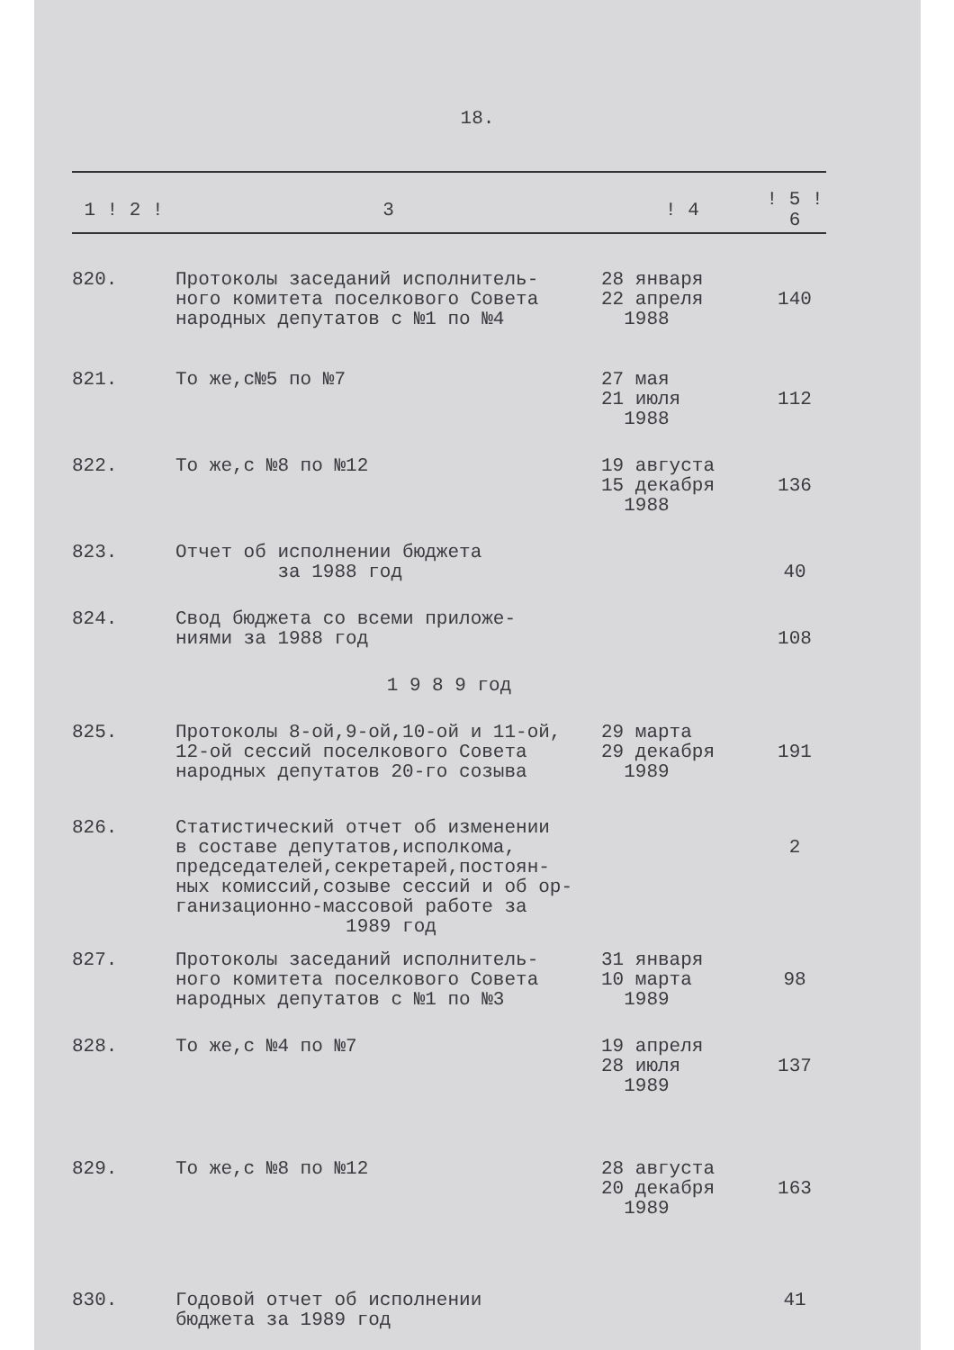18.
| 1 ! 2 ! | 3 | ! 4 | ! 5 ! 6 |
| --- | --- | --- | --- |
| 820. | Протоколы заседаний исполнитель- ного комитета поселкового Совета народных депутатов с №1 по №4 | 28 января 22 апреля 1988 | 140 |
| 821. | То же,с№5 по №7 | 27 мая 21 июля 1988 | 112 |
| 822. | То же,с №8 по №12 | 19 августа 15 декабря 1988 | 136 |
| 823. | Отчет об исполнении бюджета за 1988 год | | 40 |
| 824. | Свод бюджета со всеми приложе- ниями за 1988 год | | 108 |
| 1 9 8 9 год | | | |
| 825. | Протоколы 8-ой,9-ой,10-ой и 11-ой, 12-ой сессий поселкового Совета народных депутатов 20-го созыва | 29 марта 29 декабря 1989 | 191 |
| 826. | Статистический отчет об изменении в составе депутатов,исполкома, председателей,секретарей,постоян- ных комиссий,созыве сессий и об ор- ганизационно-массовой работе за 1989 год | | 2 |
| 827. | Протоколы заседаний исполнитель- ного комитета поселкового Совета народных депутатов с №1 по №3 | 31 января 10 марта 1989 | 98 |
| 828. | То же,с №4 по №7 | 19 апреля 28 июля 1989 | 137 |
| 829. | То же,с №8 по №12 | 28 августа 20 декабря 1989 | 163 |
| 830. | Годовой отчет об исполнении бюджета за 1989 год | | 41 |